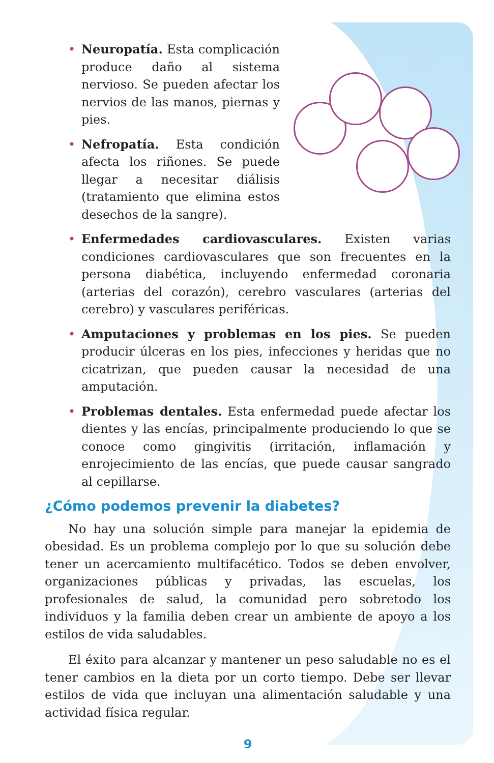• Neuropatía. Esta complicación produce daño al sistema nervioso. Se pueden afectar los nervios de las manos, piernas y pies.
• Nefropatía. Esta condición afecta los riñones. Se puede llegar a necesitar diálisis (tratamiento que elimina estos desechos de la sangre).
• Enfermedades cardiovasculares. Existen varias condiciones cardiovasculares que son frecuentes en la persona diabética, incluyendo enfermedad coronaria (arterias del corazón), cerebro vasculares (arterias del cerebro) y vasculares periféricas.
• Amputaciones y problemas en los pies. Se pueden producir úlceras en los pies, infecciones y heridas que no cicatrizan, que pueden causar la necesidad de una amputación.
• Problemas dentales. Esta enfermedad puede afectar los dientes y las encías, principalmente produciendo lo que se conoce como gingivitis (irritación, inflamación y enrojecimiento de las encías, que puede causar sangrado al cepillarse.
¿Cómo podemos prevenir la diabetes?
No hay una solución simple para manejar la epidemia de obesidad. Es un problema complejo por lo que su solución debe tener un acercamiento multifacético. Todos se deben envolver, organizaciones públicas y privadas, las escuelas, los profesionales de salud, la comunidad pero sobretodo los individuos y la familia deben crear un ambiente de apoyo a los estilos de vida saludables.
El éxito para alcanzar y mantener un peso saludable no es el tener cambios en la dieta por un corto tiempo. Debe ser llevar estilos de vida que incluyan una alimentación saludable y una actividad física regular.
9